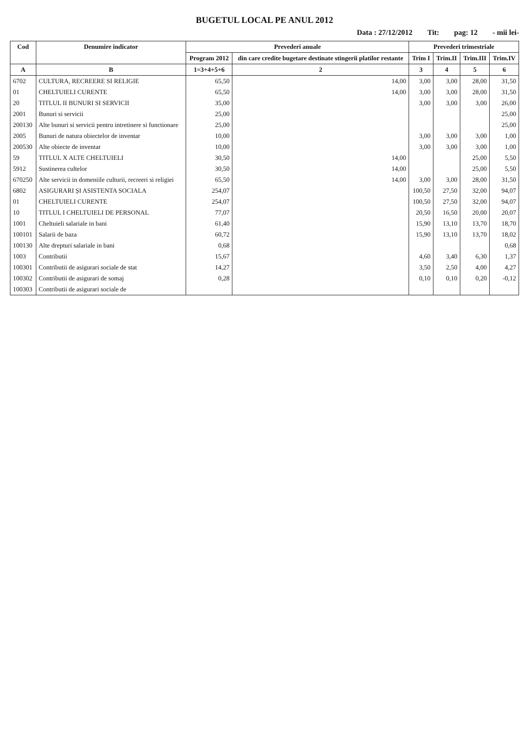BUGETUL LOCAL PE ANUL 2012
Data : 27/12/2012 Tit: pag: 12 - mii lei-
| Cod | Denumire indicator | Prevederi anuale | | Prevederi trimestriale | | | |
| --- | --- | --- | --- | --- | --- | --- | --- |
| | | Program 2012 | din care credite bugetare destinate stingerii platilor restante | Trim I | Trim.II | Trim.III | Trim.IV |
| A | B | 1=3+4+5+6 | 2 | 3 | 4 | 5 | 6 |
| 6702 | CULTURA, RECREERE SI RELIGIE | 65,50 | 14,00 | 3,00 | 3,00 | 28,00 | 31,50 |
| 01 | CHELTUIELI CURENTE | 65,50 | 14,00 | 3,00 | 3,00 | 28,00 | 31,50 |
| 20 | TITLUL II BUNURI SI SERVICII | 35,00 | | 3,00 | 3,00 | 3,00 | 26,00 |
| 2001 | Bunuri si servicii | 25,00 | | | | | 25,00 |
| 200130 | Alte bunuri si servicii pentru intretinere si functionare | 25,00 | | | | | 25,00 |
| 2005 | Bunuri de natura obiectelor de inventar | 10,00 | | 3,00 | 3,00 | 3,00 | 1,00 |
| 200530 | Alte obiecte de inventar | 10,00 | | 3,00 | 3,00 | 3,00 | 1,00 |
| 59 | TITLUL X ALTE CHELTUIELI | 30,50 | 14,00 | | | 25,00 | 5,50 |
| 5912 | Sustinerea cultelor | 30,50 | 14,00 | | | 25,00 | 5,50 |
| 670250 | Alte servicii in domeniile culturii, recreeri si religiei | 65,50 | 14,00 | 3,00 | 3,00 | 28,00 | 31,50 |
| 6802 | ASIGURARI ȘI ASISTENTA SOCIALA | 254,07 | | 100,50 | 27,50 | 32,00 | 94,07 |
| 01 | CHELTUIELI CURENTE | 254,07 | | 100,50 | 27,50 | 32,00 | 94,07 |
| 10 | TITLUL I CHELTUIELI DE PERSONAL | 77,07 | | 20,50 | 16,50 | 20,00 | 20,07 |
| 1001 | Cheltuieli salariale in bani | 61,40 | | 15,90 | 13,10 | 13,70 | 18,70 |
| 100101 | Salarii de baza | 60,72 | | 15,90 | 13,10 | 13,70 | 18,02 |
| 100130 | Alte drepturi salariale in bani | 0,68 | | | | | 0,68 |
| 1003 | Contributii | 15,67 | | 4,60 | 3,40 | 6,30 | 1,37 |
| 100301 | Contributii de asigurari sociale de stat | 14,27 | | 3,50 | 2,50 | 4,00 | 4,27 |
| 100302 | Contributii de asigurari de somaj | 0,28 | | 0,10 | 0,10 | 0,20 | -0,12 |
| 100303 | Contributii de asigurari sociale de | | | | | | |